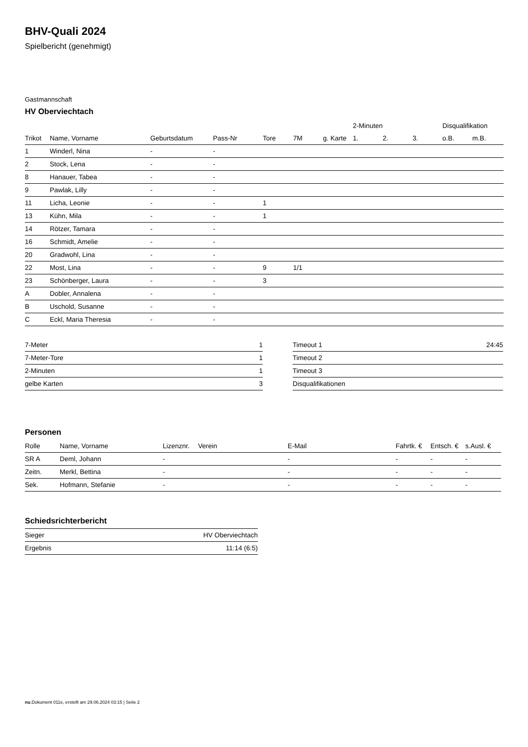BHV-Quali 2024
Spielbericht (genehmigt)
Gastmannschaft
HV Oberviechtach
| | | | | | | | 2-Minuten | | | Disqualifikation | |
| --- | --- | --- | --- | --- | --- | --- | --- | --- | --- | --- | --- |
| Trikot | Name, Vorname | Geburtsdatum | Pass-Nr | Tore | 7M | g. Karte | 1. | 2. | 3. | o.B. | m.B. |
| 1 | Winderl, Nina | - | - | | | | | | | | |
| 2 | Stock, Lena | - | - | | | | | | | | |
| 8 | Hanauer, Tabea | - | - | | | | | | | | |
| 9 | Pawlak, Lilly | - | - | | | | | | | | |
| 11 | Licha, Leonie | - | - | 1 | | | | | | | |
| 13 | Kühn, Mila | - | - | 1 | | | | | | | |
| 14 | Rötzer, Tamara | - | - | | | | | | | | |
| 16 | Schmidt, Amelie | - | - | | | | | | | | |
| 20 | Gradwohl, Lina | - | - | | | | | | | | |
| 22 | Most, Lina | - | - | 9 | 1/1 | | | | | | |
| 23 | Schönberger, Laura | - | - | 3 | | | | | | | |
| A | Dobler, Annalena | - | - | | | | | | | | |
| B | Uschold, Susanne | - | - | | | | | | | | |
| C | Eckl, Maria Theresia | - | - | | | | | | | | |
| 7-Meter | 1 |
| 7-Meter-Tore | 1 |
| 2-Minuten | 1 |
| gelbe Karten | 3 |
| Timeout 1 | 24:45 |
| Timeout 2 | |
| Timeout 3 | |
| Disqualifikationen | |
Personen
| Rolle | Name, Vorname | Lizenznr. | Verein | E-Mail | Fahrtk. € | Entsch. € | s.Ausl. € |
| --- | --- | --- | --- | --- | --- | --- | --- |
| SR A | Deml, Johann | - | | - | - | - | - |
| Zeitn. | Merkl, Bettina | - | | - | - | - | - |
| Sek. | Hofmann, Stefanie | - | | - | - | - | - |
Schiedsrichterbericht
| Sieger | HV Oberviechtach |
| Ergebnis | 11:14 (6:5) |
nu.Dokument 011e, erstellt am 29.06.2024 03:15 | Seite 2